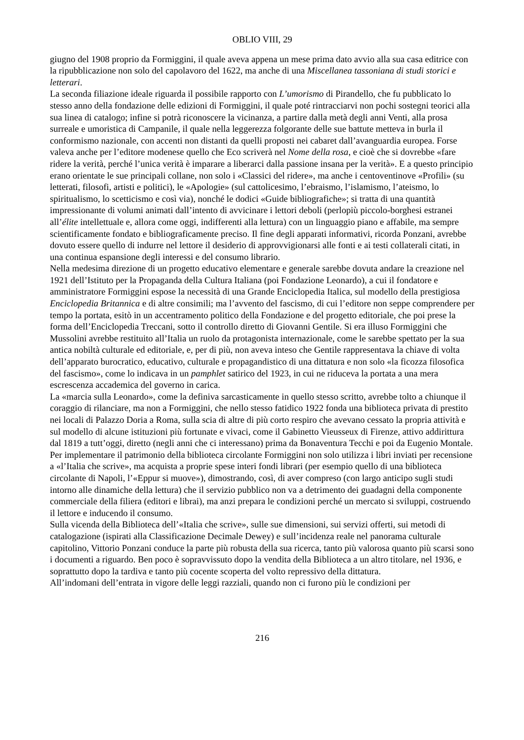OBLIO VIII, 29
giugno del 1908 proprio da Formiggini, il quale aveva appena un mese prima dato avvio alla sua casa editrice con la ripubblicazione non solo del capolavoro del 1622, ma anche di una Miscellanea tassoniana di studi storici e letterari.
La seconda filiazione ideale riguarda il possibile rapporto con L’umorismo di Pirandello, che fu pubblicato lo stesso anno della fondazione delle edizioni di Formiggini, il quale poté rintracciarvi non pochi sostegni teorici alla sua linea di catalogo; infine si potrà riconoscere la vicinanza, a partire dalla metà degli anni Venti, alla prosa surreale e umoristica di Campanile, il quale nella leggerezza folgorante delle sue battute metteva in burla il conformismo nazionale, con accenti non distanti da quelli proposti nei cabaret dall’avanguardia europea. Forse valeva anche per l’editore modenese quello che Eco scriverà nel Nome della rosa, e cioè che si dovrebbe «fare ridere la verità, perché l’unica verità è imparare a liberarci dalla passione insana per la verità». E a questo principio erano orientate le sue principali collane, non solo i «Classici del ridere», ma anche i centoventinove «Profili» (su letterati, filosofi, artisti e politici), le «Apologie» (sul cattolicesimo, l’ebraismo, l’islamismo, l’ateismo, lo spiritualismo, lo scetticismo e così via), nonché le dodici «Guide bibliografiche»; si tratta di una quantità impressionante di volumi animati dall’intento di avvicinare i lettori deboli (perlopiù piccolo-borghesi estranei all’élite intellettuale e, allora come oggi, indifferenti alla lettura) con un linguaggio piano e affabile, ma sempre scientificamente fondato e bibliograficamente preciso. Il fine degli apparati informativi, ricorda Ponzani, avrebbe dovuto essere quello di indurre nel lettore il desiderio di approvvigionarsi alle fonti e ai testi collaterali citati, in una continua espansione degli interessi e del consumo librario.
Nella medesima direzione di un progetto educativo elementare e generale sarebbe dovuta andare la creazione nel 1921 dell’Istituto per la Propaganda della Cultura Italiana (poi Fondazione Leonardo), a cui il fondatore e amministratore Formiggini espose la necessità di una Grande Enciclopedia Italica, sul modello della prestigiosa Enciclopedia Britannica e di altre consimili; ma l’avvento del fascismo, di cui l’editore non seppe comprendere per tempo la portata, esitò in un accentramento politico della Fondazione e del progetto editoriale, che poi prese la forma dell’Enciclopedia Treccani, sotto il controllo diretto di Giovanni Gentile. Si era illuso Formiggini che Mussolini avrebbe restituito all’Italia un ruolo da protagonista internazionale, come le sarebbe spettato per la sua antica nobiltà culturale ed editoriale, e, per di più, non aveva inteso che Gentile rappresentava la chiave di volta dell’apparato burocratico, educativo, culturale e propagandistico di una dittatura e non solo «la ficozza filosofica del fascismo», come lo indicava in un pamphlet satirico del 1923, in cui ne riduceva la portata a una mera escrescenza accademica del governo in carica.
La «marcia sulla Leonardo», come la definiva sarcasticamente in quello stesso scritto, avrebbe tolto a chiunque il coraggio di rilanciare, ma non a Formiggini, che nello stesso fatidico 1922 fonda una biblioteca privata di prestito nei locali di Palazzo Doria a Roma, sulla scia di altre di più corto respiro che avevano cessato la propria attività e sul modello di alcune istituzioni più fortunate e vivaci, come il Gabinetto Vieusseux di Firenze, attivo addirittura dal 1819 a tutt’oggi, diretto (negli anni che ci interessano) prima da Bonaventura Tecchi e poi da Eugenio Montale. Per implementare il patrimonio della biblioteca circolante Formiggini non solo utilizza i libri inviati per recensione a «l’Italia che scrive», ma acquista a proprie spese interi fondi librari (per esempio quello di una biblioteca circolante di Napoli, l’«Eppur si muove»), dimostrando, così, di aver compreso (con largo anticipo sugli studi intorno alle dinamiche della lettura) che il servizio pubblico non va a detrimento dei guadagni della componente commerciale della filiera (editori e librai), ma anzi prepara le condizioni perché un mercato si sviluppi, costruendo il lettore e inducendo il consumo.
Sulla vicenda della Biblioteca dell’«Italia che scrive», sulle sue dimensioni, sui servizi offerti, sui metodi di catalogazione (ispirati alla Classificazione Decimale Dewey) e sull’incidenza reale nel panorama culturale capitolino, Vittorio Ponzani conduce la parte più robusta della sua ricerca, tanto più valorosa quanto più scarsi sono i documenti a riguardo. Ben poco è sopravvissuto dopo la vendita della Biblioteca a un altro titolare, nel 1936, e soprattutto dopo la tardiva e tanto più cocente scoperta del volto repressivo della dittatura.
All’indomani dell’entrata in vigore delle leggi razziali, quando non ci furono più le condizioni per
216